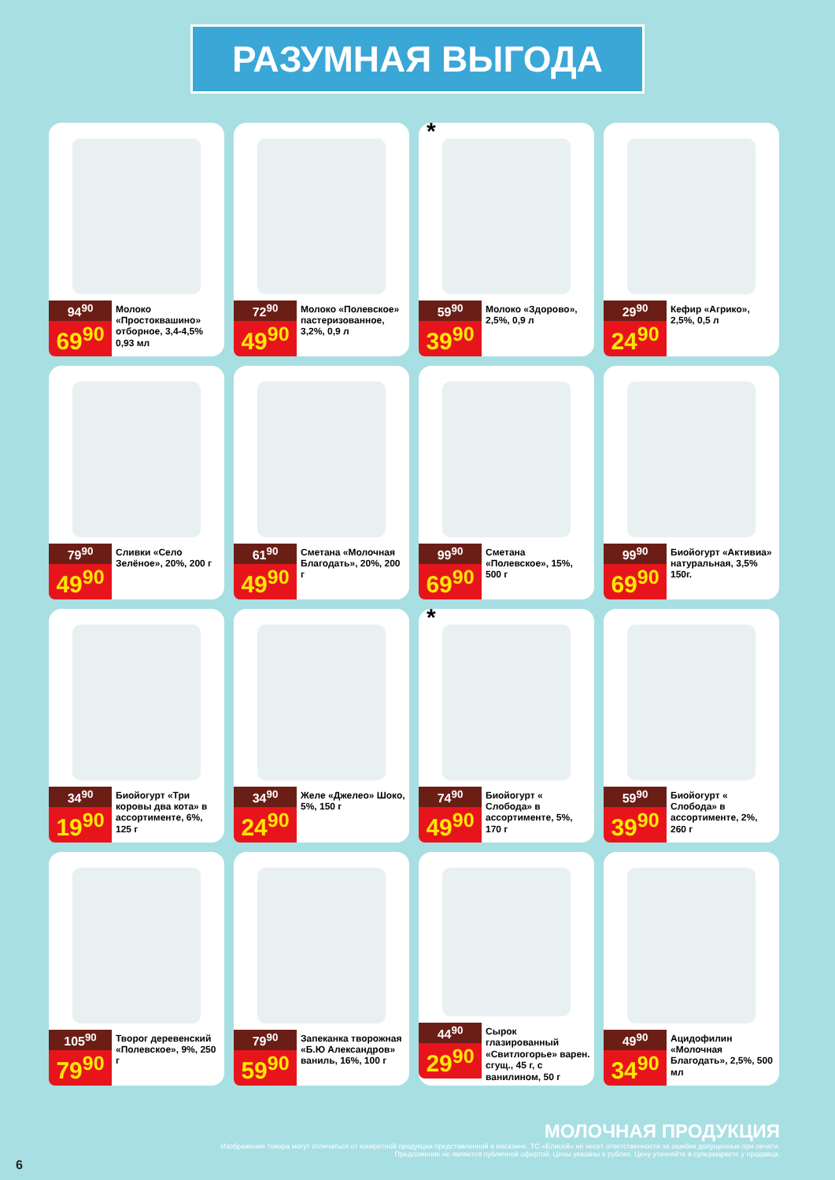РАЗУМНАЯ ВЫГОДА
94<sup>90</sup>
69<sup>90</sup>
Молоко «Простоквашино» отборное, 3,4-4,5% 0,93 мл
72<sup>90</sup>
49<sup>90</sup>
Молоко «Полевское» пастеризованное, 3,2%, 0,9 л
*
59<sup>90</sup>
39<sup>90</sup>
Молоко «Здорово», 2,5%, 0,9 л
29<sup>90</sup>
24<sup>90</sup>
Кефир «Агрико», 2,5%, 0,5 л
79<sup>90</sup>
49<sup>90</sup>
Сливки «Село Зелёное», 20%, 200 г
61<sup>90</sup>
49<sup>90</sup>
Сметана «Молочная Благодать», 20%, 200 г
99<sup>90</sup>
69<sup>90</sup>
Сметана «Полевское», 15%, 500 г
99<sup>90</sup>
69<sup>90</sup>
Биойогурт «Активиа» натуральная, 3,5% 150г.
34<sup>90</sup>
19<sup>90</sup>
Биойогурт «Три коровы два кота» в ассортименте, 6%, 125 г
34<sup>90</sup>
24<sup>90</sup>
Желе «Джелео» Шоко, 5%, 150 г
*
74<sup>90</sup>
49<sup>90</sup>
Биойогурт « Слобода» в ассортименте, 5%, 170 г
59<sup>90</sup>
39<sup>90</sup>
Биойогурт « Слобода» в ассортименте, 2%, 260 г
105<sup>90</sup>
79<sup>90</sup>
Творог деревенский «Полевское», 9%, 250 г
79<sup>90</sup>
59<sup>90</sup>
Запеканка творожная «Б.Ю Александров» ваниль, 16%, 100 г
44<sup>90</sup>
29<sup>90</sup>
Сырок глазированный «Свитлогорье» варен. сгущ., 45 г, с ванилином, 50 г
49<sup>90</sup>
34<sup>90</sup>
Ацидофилин «Молочная Благодать», 2,5%, 500 мл
МОЛОЧНАЯ ПРОДУКЦИЯ
Изображения товара могут отличаться от конкретной продукции представленной в магазине. ТС «Елисей» не несет ответственности за ошибки допущенные при печати.
Предложение не является публичной офертой. Цены указаны в рублях. Цену уточняйте в супермаркете у продавца.
6